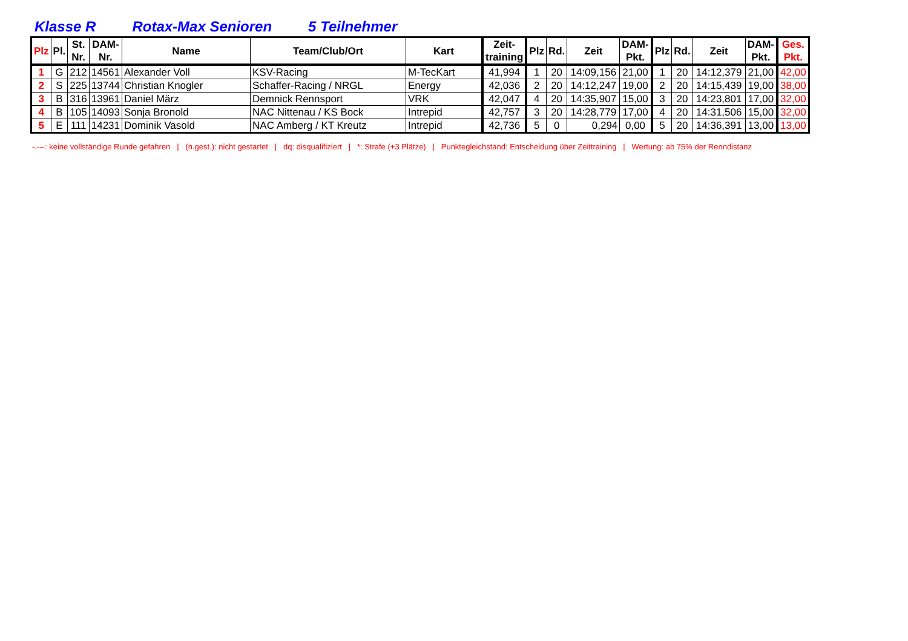Klasse R Rotax-Max Senioren 5 Teilnehmer
| Plz | Pl. | St. Nr. | DAM- Nr. | Name | Team/Club/Ort | Kart | Zeit- training | Plz | Rd. | Zeit | DAM- Pkt. | Plz | Rd. | Zeit | DAM- Pkt. | Ges. Pkt. |
| --- | --- | --- | --- | --- | --- | --- | --- | --- | --- | --- | --- | --- | --- | --- | --- | --- |
| 1 | G | 212 | 14561 | Alexander Voll | KSV-Racing | M-TecKart | 41,994 | 1 | 20 | 14:09,156 | 21,00 | 1 | 20 | 14:12,379 | 21,00 | 42,00 |
| 2 | S | 225 | 13744 | Christian Knogler | Schaffer-Racing / NRGL | Energy | 42,036 | 2 | 20 | 14:12,247 | 19,00 | 2 | 20 | 14:15,439 | 19,00 | 38,00 |
| 3 | B | 316 | 13961 | Daniel März | Demnick Rennsport | VRK | 42,047 | 4 | 20 | 14:35,907 | 15,00 | 3 | 20 | 14:23,801 | 17,00 | 32,00 |
| 4 | B | 105 | 14093 | Sonja Bronold | NAC Nittenau / KS Bock | Intrepid | 42,757 | 3 | 20 | 14:28,779 | 17,00 | 4 | 20 | 14:31,506 | 15,00 | 32,00 |
| 5 | E | 111 | 14231 | Dominik Vasold | NAC Amberg / KT Kreutz | Intrepid | 42,736 | 5 | 0 | 0,294 | 0,00 | 5 | 20 | 14:36,391 | 13,00 | 13,00 |
-.---: keine vollständige Runde gefahren | (n.gest.): nicht gestartet | dq: disqualifiziert | *: Strafe (+3 Plätze) | Punktegleichstand: Entscheidung über Zeittraining | Wertung: ab 75% der Renndistanz